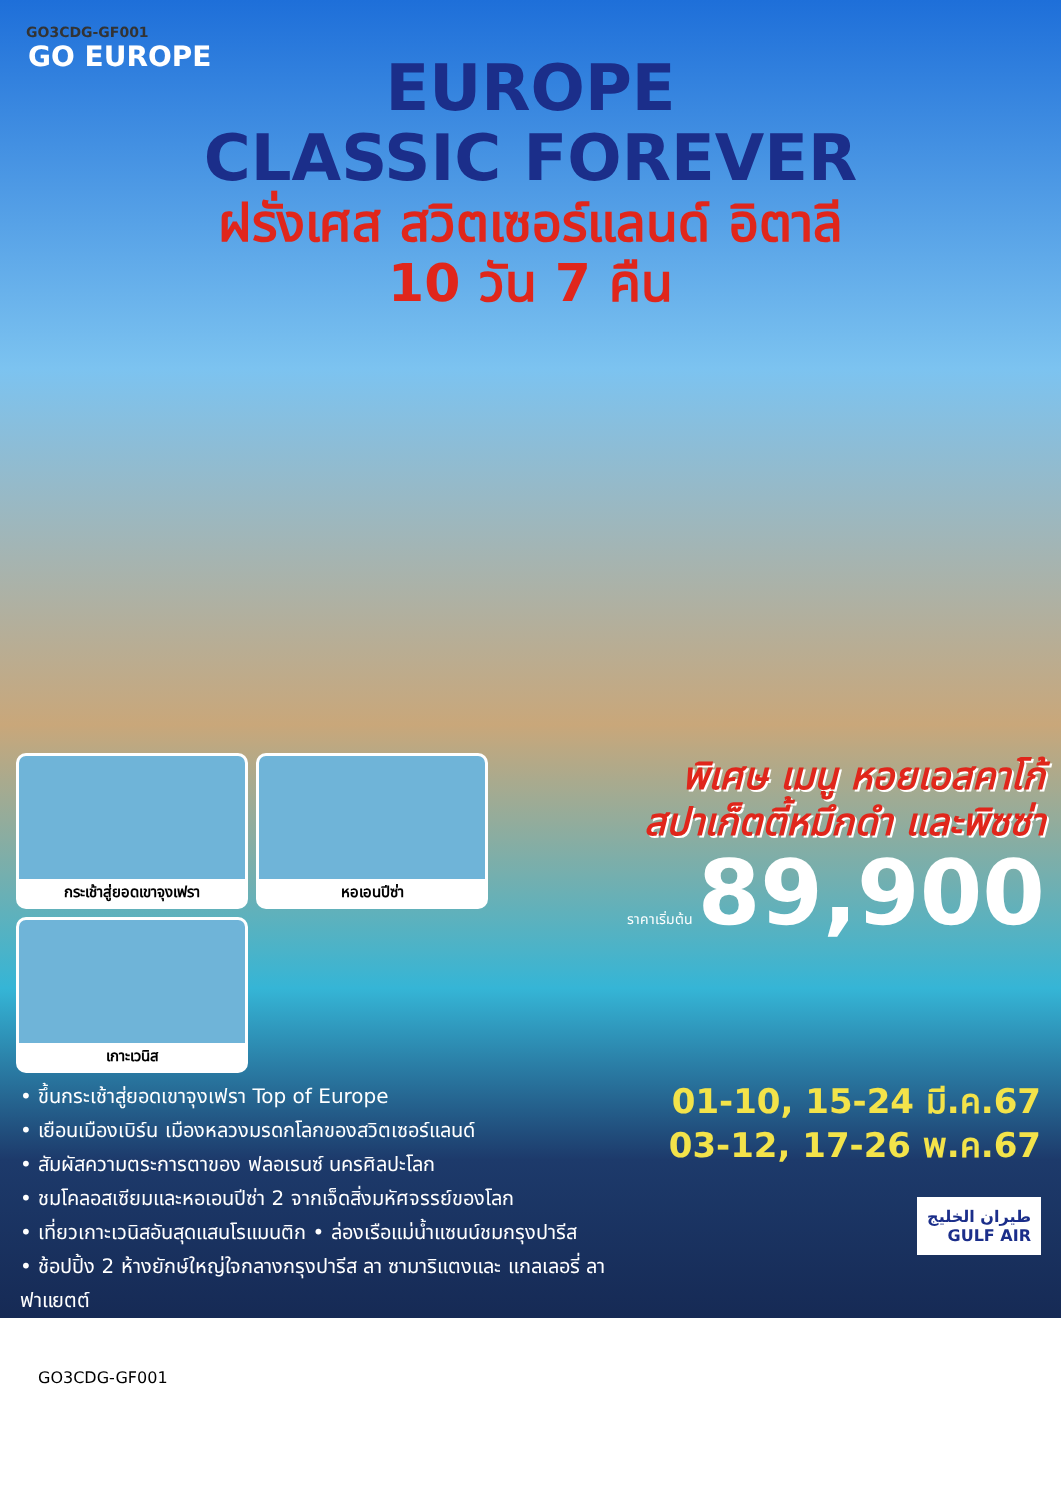GO3CDG-GF001
GO EUROPE
EUROPE
CLASSIC FOREVER
ฝรั่งเศส สวิตเซอร์แลนด์ อิตาลี
10 วัน 7 คืน
กระเช้าสู่ยอดเขาจุงเฟรา
หอเอนปีซ่า
เกาะเวนิส
พิเศษ เมนู หอยเอสคาโก้
สปาเก็ตตี้หมึกดำ และพิซซ่า
ราคาเริ่มต้น 89,900
• ขึ้นกระเช้าสู่ยอดเขาจุงเฟรา Top of Europe
• เยือนเมืองเบิร์น เมืองหลวงมรดกโลกของสวิตเซอร์แลนด์
• สัมผัสความตระการตาของ ฟลอเรนซ์ นครศิลปะโลก
• ชมโคลอสเซียมและหอเอนปีซ่า 2 จากเจ็ดสิ่งมหัศจรรย์ของโลก
• เที่ยวเกาะเวนิสอันสุดแสนโรแมนติก • ล่องเรือแม่น้ำแซนน์ชมกรุงปารีส
• ช้อปปิ้ง 2 ห้างยักษ์ใหญ่ใจกลางกรุงปารีส ลา ซามาริแตงและ แกลเลอรี่ ลาฟาแยตต์
01-10, 15-24 มี.ค.67
03-12, 17-26 พ.ค.67
طيران الخليج
GULF AIR
GO3CDG-GF001